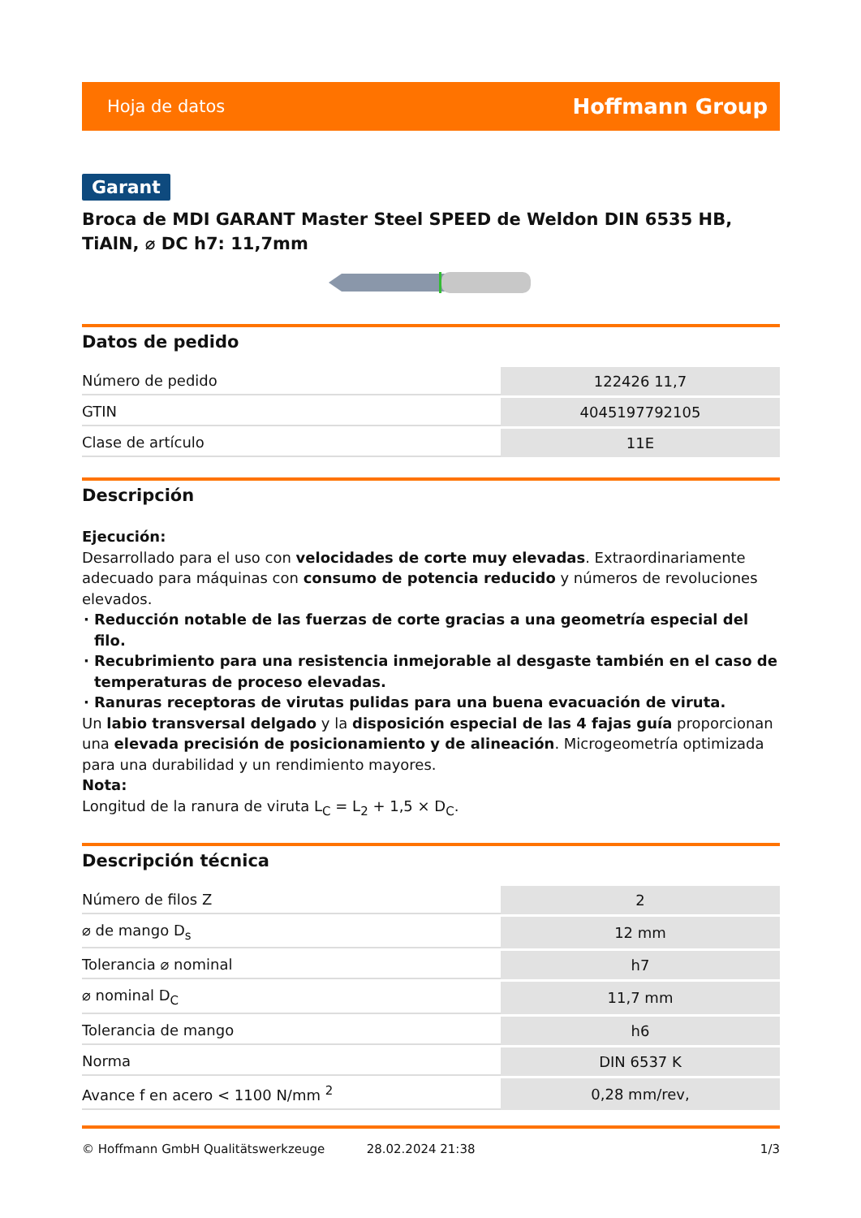Hoja de datos Hoffmann Group
Garant
Broca de MDI GARANT Master Steel SPEED de Weldon DIN 6535 HB, TiAlN, ⌀ DC h7: 11,7mm
Datos de pedido
| Número de pedido | 122426 11,7 |
| GTIN | 4045197792105 |
| Clase de artículo | 11E |
Descripción
Ejecución:
Desarrollado para el uso con velocidades de corte muy elevadas. Extraordinariamente adecuado para máquinas con consumo de potencia reducido y números de revoluciones elevados.
Reducción notable de las fuerzas de corte gracias a una geometría especial del filo.
Recubrimiento para una resistencia inmejorable al desgaste también en el caso de temperaturas de proceso elevadas.
Ranuras receptoras de virutas pulidas para una buena evacuación de viruta.
Un labio transversal delgado y la disposición especial de las 4 fajas guía proporcionan una elevada precisión de posicionamiento y de alineación. Microgeometría optimizada para una durabilidad y un rendimiento mayores.
Nota:
Longitud de la ranura de viruta L<sub>C</sub> = L<sub>2</sub> + 1,5 × D<sub>C</sub>.
Descripción técnica
| Número de filos Z | 2 |
| ⌀ de mango D<sub>s</sub> | 12 mm |
| Tolerancia ⌀ nominal | h7 |
| ⌀ nominal D<sub>C</sub> | 11,7 mm |
| Tolerancia de mango | h6 |
| Norma | DIN 6537 K |
| Avance f en acero < 1100 N/mm <sup>2</sup> | 0,28 mm/rev, |
© Hoffmann GmbH Qualitätswerkzeuge 28.02.2024 21:38 1/3